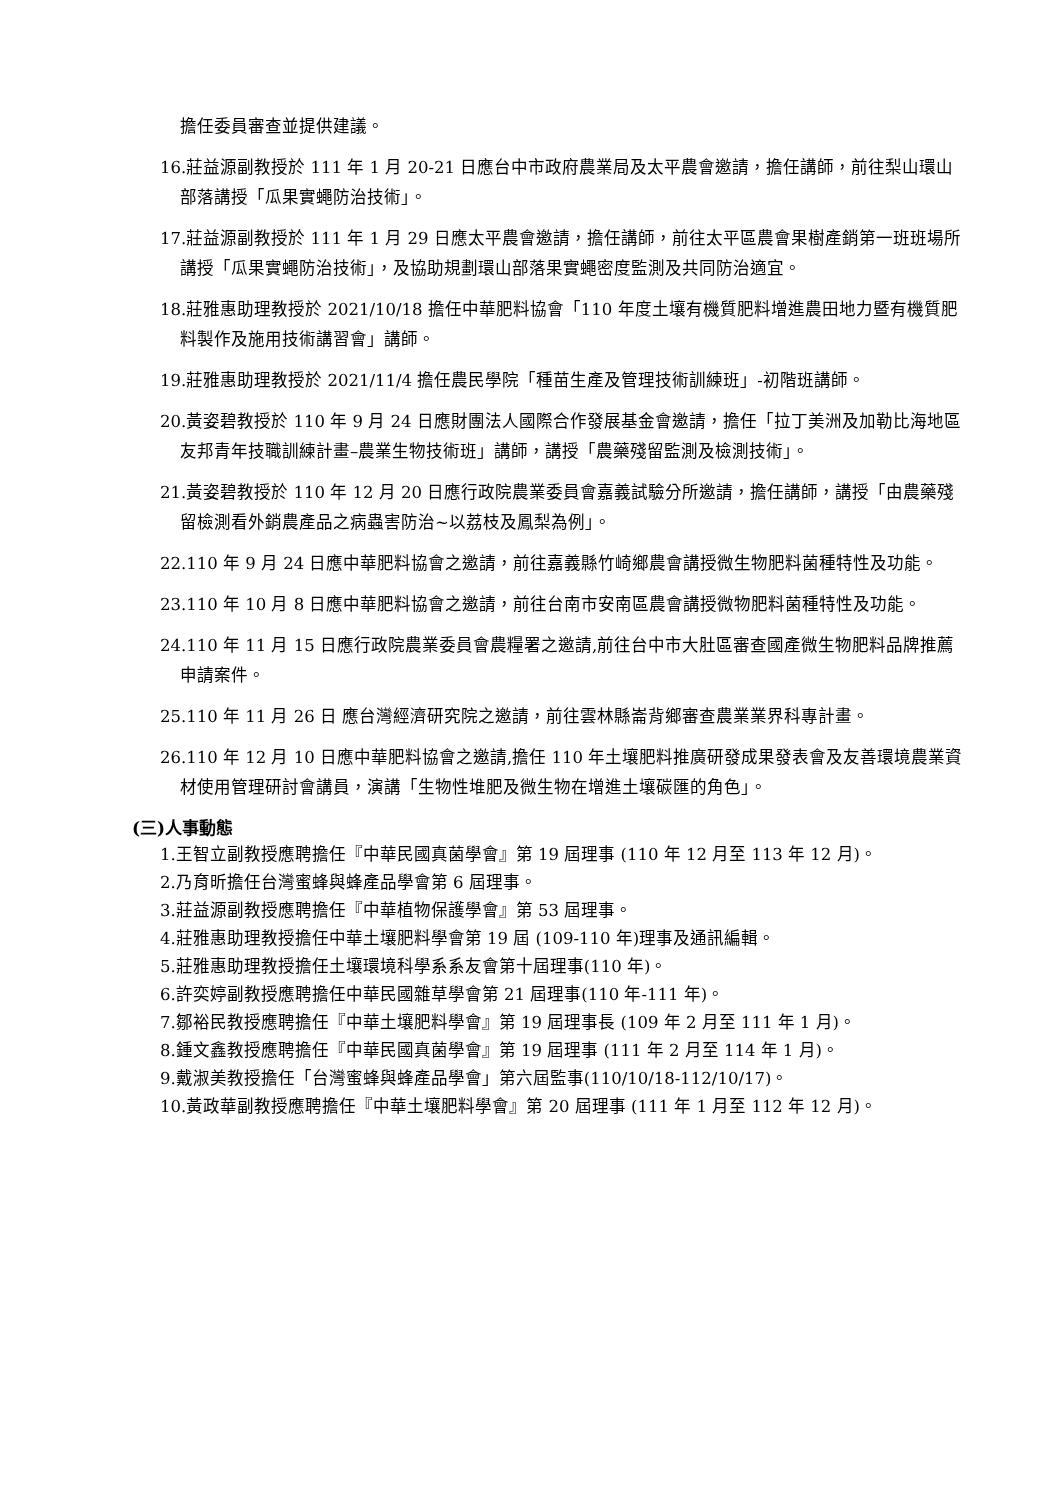擔任委員審查並提供建議。
16.莊益源副教授於 111 年 1 月 20-21 日應台中市政府農業局及太平農會邀請，擔任講師，前往梨山環山部落講授「瓜果實蠅防治技術」。
17.莊益源副教授於 111 年 1 月 29 日應太平農會邀請，擔任講師，前往太平區農會果樹產銷第一班班場所講授「瓜果實蠅防治技術」，及協助規劃環山部落果實蠅密度監測及共同防治適宜。
18.莊雅惠助理教授於 2021/10/18 擔任中華肥料協會「110 年度土壤有機質肥料增進農田地力暨有機質肥料製作及施用技術講習會」講師。
19.莊雅惠助理教授於 2021/11/4 擔任農民學院「種苗生產及管理技術訓練班」-初階班講師。
20.黃姿碧教授於 110 年 9 月 24 日應財團法人國際合作發展基金會邀請，擔任「拉丁美洲及加勒比海地區友邦青年技職訓練計畫–農業生物技術班」講師，講授「農藥殘留監測及檢測技術」。
21.黃姿碧教授於 110 年 12 月 20 日應行政院農業委員會嘉義試驗分所邀請，擔任講師，講授「由農藥殘留檢測看外銷農產品之病蟲害防治~以荔枝及鳳梨為例」。
22.110 年 9 月 24 日應中華肥料協會之邀請，前往嘉義縣竹崎鄉農會講授微生物肥料菌種特性及功能。
23.110 年 10 月 8 日應中華肥料協會之邀請，前往台南市安南區農會講授微物肥料菌種特性及功能。
24.110 年 11 月 15 日應行政院農業委員會農糧署之邀請,前往台中市大肚區審查國產微生物肥料品牌推薦申請案件。
25.110 年 11 月 26 日 應台灣經濟研究院之邀請，前往雲林縣崙背鄉審查農業業界科專計畫。
26.110 年 12 月 10 日應中華肥料協會之邀請,擔任 110 年土壤肥料推廣研發成果發表會及友善環境農業資材使用管理研討會講員，演講「生物性堆肥及微生物在增進土壤碳匯的角色」。
(三)人事動態
1.王智立副教授應聘擔任『中華民國真菌學會』第 19 屆理事 (110 年 12 月至 113 年 12 月)。
2.乃育昕擔任台灣蜜蜂與蜂產品學會第 6 屆理事。
3.莊益源副教授應聘擔任『中華植物保護學會』第 53 屆理事。
4.莊雅惠助理教授擔任中華土壤肥料學會第 19 屆 (109-110 年)理事及通訊編輯。
5.莊雅惠助理教授擔任土壤環境科學系系友會第十屆理事(110 年)。
6.許奕婷副教授應聘擔任中華民國雜草學會第 21 屆理事(110 年-111 年)。
7.鄒裕民教授應聘擔任『中華土壤肥料學會』第 19 屆理事長 (109 年 2 月至 111 年 1 月)。
8.鍾文鑫教授應聘擔任『中華民國真菌學會』第 19 屆理事 (111 年 2 月至 114 年 1 月)。
9.戴淑美教授擔任「台灣蜜蜂與蜂產品學會」第六屆監事(110/10/18-112/10/17)。
10.黃政華副教授應聘擔任『中華土壤肥料學會』第 20 屆理事 (111 年 1 月至 112 年 12 月)。